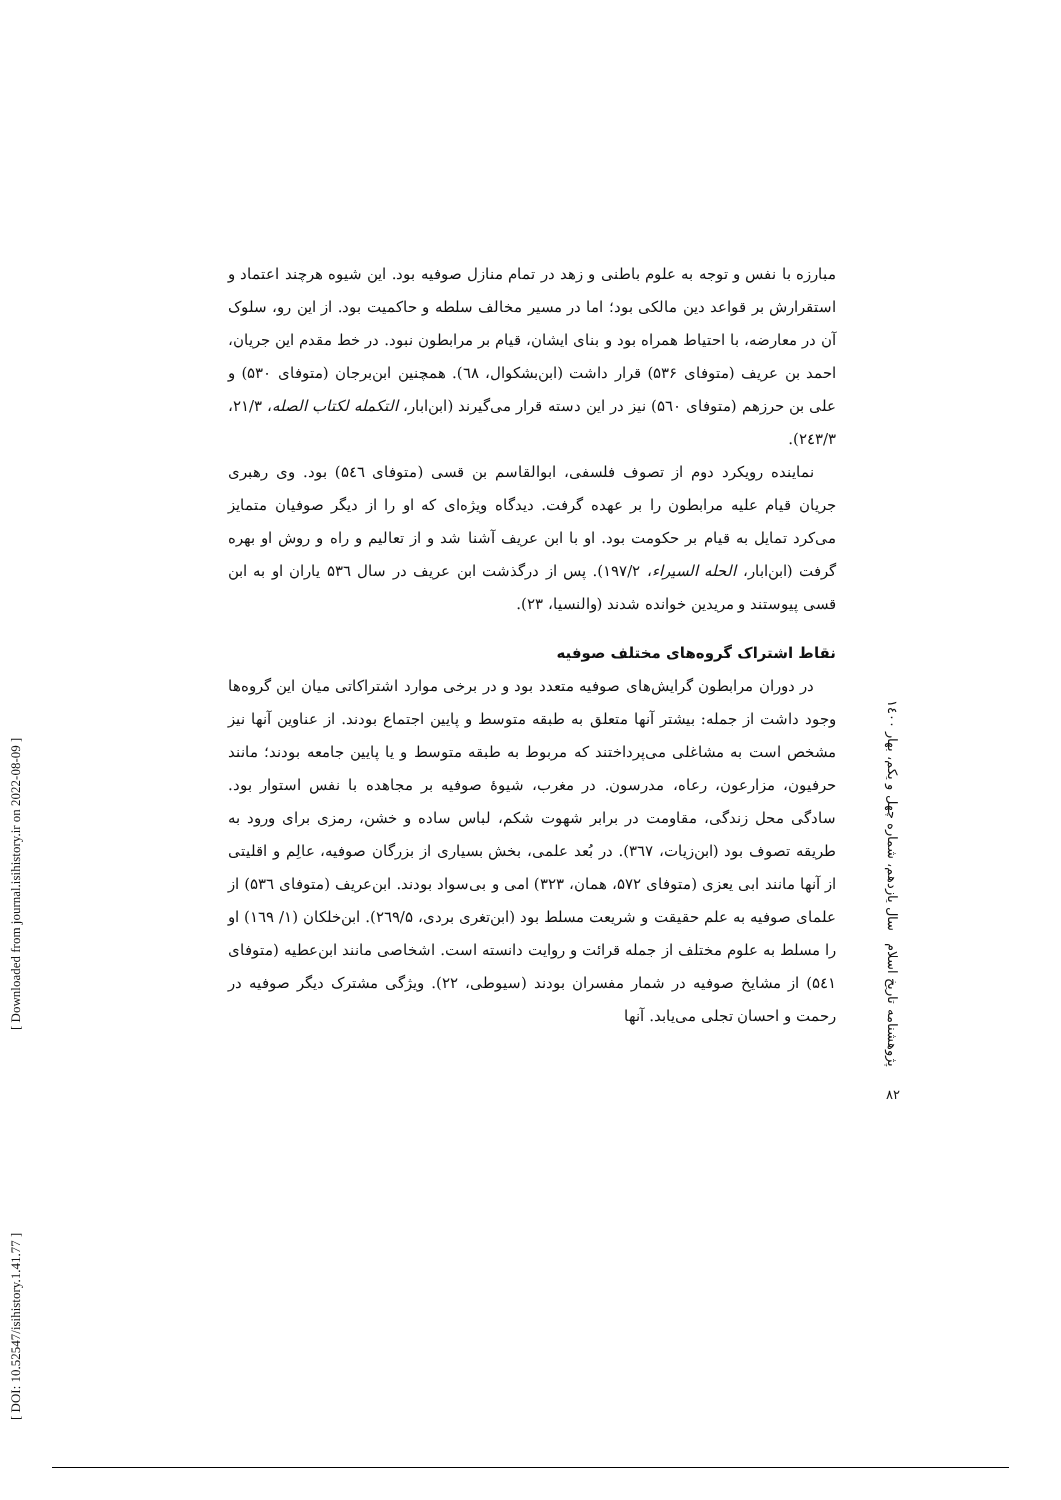[ DOI: 10.52547/isihistory.1.41.77 ]
[ Downloaded from journal.isihistory.ir on 2022-08-09 ]
مبارزه با نفس و توجه به علوم باطنی و زهد در تمام منازل صوفیه بود. این شیوه هرچند اعتماد و استقرارش بر قواعد دین مالکی بود؛ اما در مسیر مخالف سلطه و حاکمیت بود. از این رو، سلوک آن در معارضه، با احتیاط همراه بود و بنای ایشان، قیام بر مرابطون نبود. در خط مقدم این جریان، احمد بن عریف (متوفای ۵۳۶) قرار داشت (ابن‌بشکوال، ٦٨). همچنین ابن‌برجان (متوفای ۵۳۰) و علی بن حرزهم (متوفای ۵٦۰) نیز در این دسته قرار می‌گیرند (ابن‌ابار، التکمله لکتاب الصله، ۲۱/۳، ۲٤۳/۳).
نماینده رویکرد دوم از تصوف فلسفی، ابوالقاسم بن قسی (متوفای ۵٤٦) بود. وی رهبری جریان قیام علیه مرابطون را بر عهده گرفت. دیدگاه ویژه‌ای که او را از دیگر صوفیان متمایز می‌کرد تمایل به قیام بر حکومت بود. او با ابن عریف آشنا شد و از تعالیم و راه و روش او بهره گرفت (ابن‌ابار، الحله السیراء، ۱۹۷/۲). پس از درگذشت ابن عریف در سال ۵۳٦ یاران او به ابن قسی پیوستند و مریدین خوانده شدند (والنسیا، ۲۳).
نقاط اشتراک گروه‌های مختلف صوفیه
در دوران مرابطون گرایش‌های صوفیه متعدد بود و در برخی موارد اشتراکاتی میان این گروه‌ها وجود داشت از جمله: بیشتر آنها متعلق به طبقه متوسط و پایین اجتماع بودند. از عناوین آنها نیز مشخص است به مشاغلی می‌پرداختند که مربوط به طبقه متوسط و یا پایین جامعه بودند؛ مانند حرفیون، مزارعون، رعاه، مدرسون. در مغرب، شیوهٔ صوفیه بر مجاهده با نفس استوار بود. سادگی محل زندگی، مقاومت در برابر شهوت شکم، لباس ساده و خشن، رمزی برای ورود به طریقه تصوف بود (ابن‌زیات، ۳٦۷). در بُعد علمی، بخش بسیاری از بزرگان صوفیه، عالِم و اقلیتی از آنها مانند ابی یعزی (متوفای ۵۷۲، همان، ۳۲۳) امی و بی‌سواد بودند. ابن‌عریف (متوفای ۵۳٦) از علمای صوفیه به علم حقیقت و شریعت مسلط بود (ابن‌تغری بردی، ۲٦۹/۵). ابن‌خلکان (۱/ ۱٦۹) او را مسلط به علوم مختلف از جمله قرائت و روایت دانسته است. اشخاصی مانند ابن‌عطیه (متوفای ۵٤۱) از مشایخ صوفیه در شمار مفسران بودند (سیوطی، ۲۲). ویژگی مشترک دیگر صوفیه در رحمت و احسان تجلی می‌یابد. آنها
پژوهشنامه تاریخ اسلام سال یازدهم، شماره چهل و یکم، بهار ۱٤۰۰
۸۲